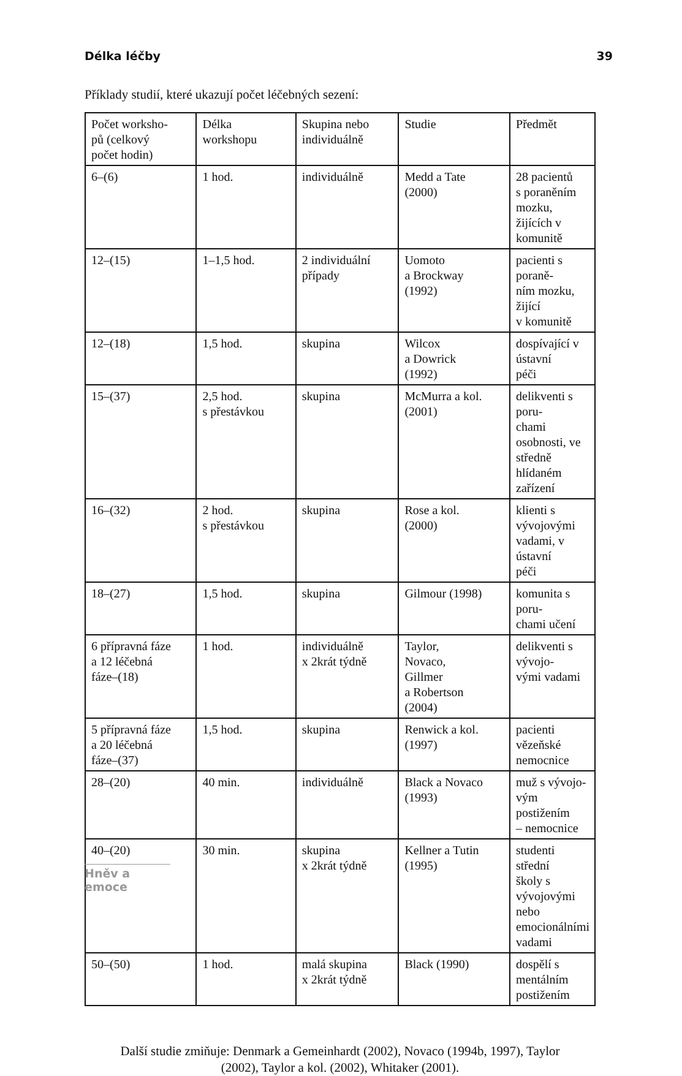Délka léčby 39
Příklady studií, které ukazují počet léčebných sezení:
| Počet worksho- pů (celkový počet hodin) | Délka workshopu | Skupina nebo individuálně | Studie | Předmět |
| 6–(6) | 1 hod. | individuálně | Medd a Tate (2000) | 28 pacientů s poraněním mozku, žijících v komunitě |
| 12–(15) | 1–1,5 hod. | 2 individuální případy | Uomoto a Brockway (1992) | pacienti s poraně- ním mozku, žijící v komunitě |
| 12–(18) | 1,5 hod. | skupina | Wilcox a Dowrick (1992) | dospívající v ústavní péči |
| 15–(37) | 2,5 hod. s přestávkou | skupina | McMurra a kol. (2001) | delikventi s poru- chami osobnosti, ve středně hlídaném zařízení |
| 16–(32) | 2 hod. s přestávkou | skupina | Rose a kol. (2000) | klienti s vývojovými vadami, v ústavní péči |
| 18–(27) | 1,5 hod. | skupina | Gilmour (1998) | komunita s poru- chami učení |
| 6 přípravná fáze a 12 léčebná fáze–(18) | 1 hod. | individuálně x 2krát týdně | Taylor, Novaco, Gillmer a Robertson (2004) | delikventi s vývojo- vými vadami |
| 5 přípravná fáze a 20 léčebná fáze–(37) | 1,5 hod. | skupina | Renwick a kol. (1997) | pacienti vězeňské nemocnice |
| 28–(20) | 40 min. | individuálně | Black a Novaco (1993) | muž s vývojo- vým postižením – nemocnice |
| 40–(20) | 30 min. | skupina x 2krát týdně | Kellner a Tutin (1995) | studenti střední školy s vývojovými nebo emocionálními vadami |
| 50–(50) | 1 hod. | malá skupina x 2krát týdně | Black (1990) | dospělí s mentálním postižením |
Další studie zmiňuje: Denmark a Gemeinhardt (2002), Novaco (1994b, 1997), Taylor
(2002), Taylor a kol. (2002), Whitaker (2001).
Hněv a emoce